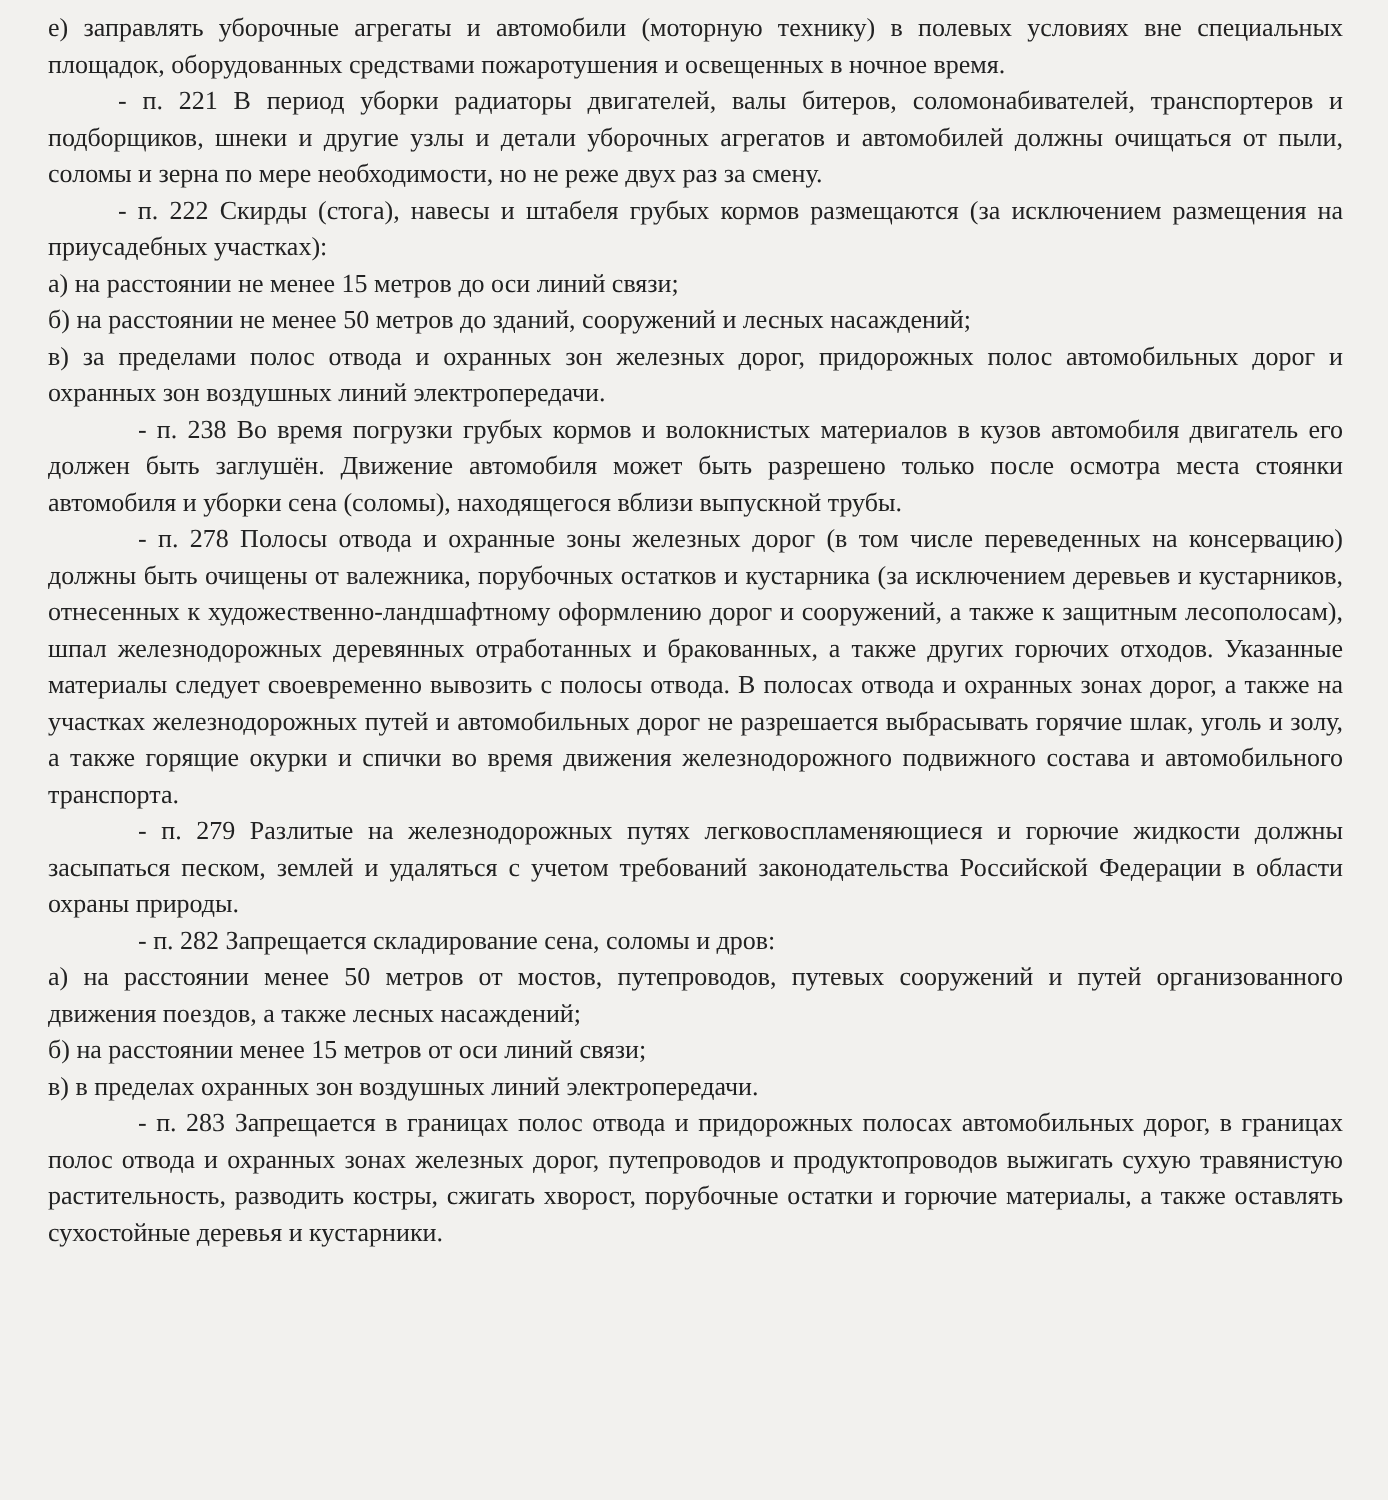е) заправлять уборочные агрегаты и автомобили (моторную технику) в полевых условиях вне специальных площадок, оборудованных средствами пожаротушения и освещенных в ночное время.
- п. 221 В период уборки радиаторы двигателей, валы битеров, соломонабивателей, транспортеров и подборщиков, шнеки и другие узлы и детали уборочных агрегатов и автомобилей должны очищаться от пыли, соломы и зерна по мере необходимости, но не реже двух раз за смену.
- п. 222 Скирды (стога), навесы и штабеля грубых кормов размещаются (за исключением размещения на приусадебных участках):
а) на расстоянии не менее 15 метров до оси линий связи;
б) на расстоянии не менее 50 метров до зданий, сооружений и лесных насаждений;
в) за пределами полос отвода и охранных зон железных дорог, придорожных полос автомобильных дорог и охранных зон воздушных линий электропередачи.
- п. 238 Во время погрузки грубых кормов и волокнистых материалов в кузов автомобиля двигатель его должен быть заглушён. Движение автомобиля может быть разрешено только после осмотра места стоянки автомобиля и уборки сена (соломы), находящегося вблизи выпускной трубы.
- п. 278 Полосы отвода и охранные зоны железных дорог (в том числе переведенных на консервацию) должны быть очищены от валежника, порубочных остатков и кустарника (за исключением деревьев и кустарников, отнесенных к художественно-ландшафтному оформлению дорог и сооружений, а также к защитным лесополосам), шпал железнодорожных деревянных отработанных и бракованных, а также других горючих отходов. Указанные материалы следует своевременно вывозить с полосы отвода. В полосах отвода и охранных зонах дорог, а также на участках железнодорожных путей и автомобильных дорог не разрешается выбрасывать горячие шлак, уголь и золу, а также горящие окурки и спички во время движения железнодорожного подвижного состава и автомобильного транспорта.
- п. 279 Разлитые на железнодорожных путях легковоспламеняющиеся и горючие жидкости должны засыпаться песком, землей и удаляться с учетом требований законодательства Российской Федерации в области охраны природы.
- п. 282 Запрещается складирование сена, соломы и дров:
а) на расстоянии менее 50 метров от мостов, путепроводов, путевых сооружений и путей организованного движения поездов, а также лесных насаждений;
б) на расстоянии менее 15 метров от оси линий связи;
в) в пределах охранных зон воздушных линий электропередачи.
- п. 283 Запрещается в границах полос отвода и придорожных полосах автомобильных дорог, в границах полос отвода и охранных зонах железных дорог, путепроводов и продуктопроводов выжигать сухую травянистую растительность, разводить костры, сжигать хворост, порубочные остатки и горючие материалы, а также оставлять сухостойные деревья и кустарники.